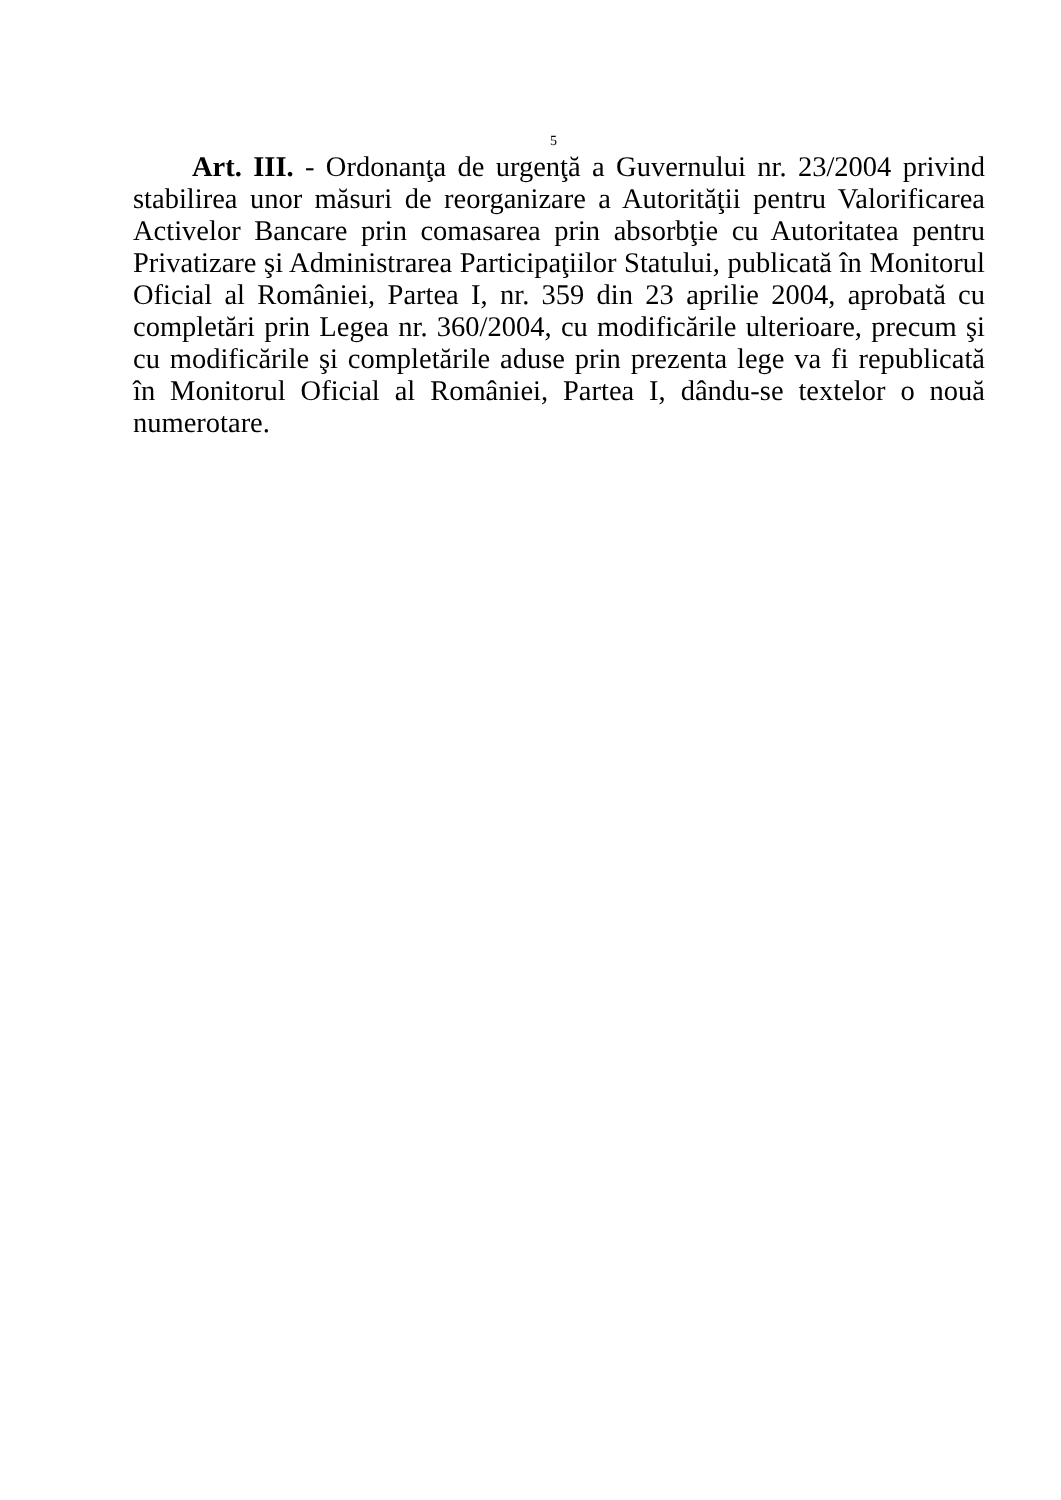5
Art. III. - Ordonanţa de urgenţă a Guvernului nr. 23/2004 privind stabilirea unor măsuri de reorganizare a Autorităţii pentru Valorificarea Activelor Bancare prin comasarea prin absorbţie cu Autoritatea pentru Privatizare şi Administrarea Participaţiilor Statului, publicată în Monitorul Oficial al României, Partea I, nr. 359 din 23 aprilie 2004, aprobată cu completări prin Legea nr. 360/2004, cu modificările ulterioare, precum şi cu modificările şi completările aduse prin prezenta lege va fi republicată în Monitorul Oficial al României, Partea I, dându-se textelor o nouă numerotare.